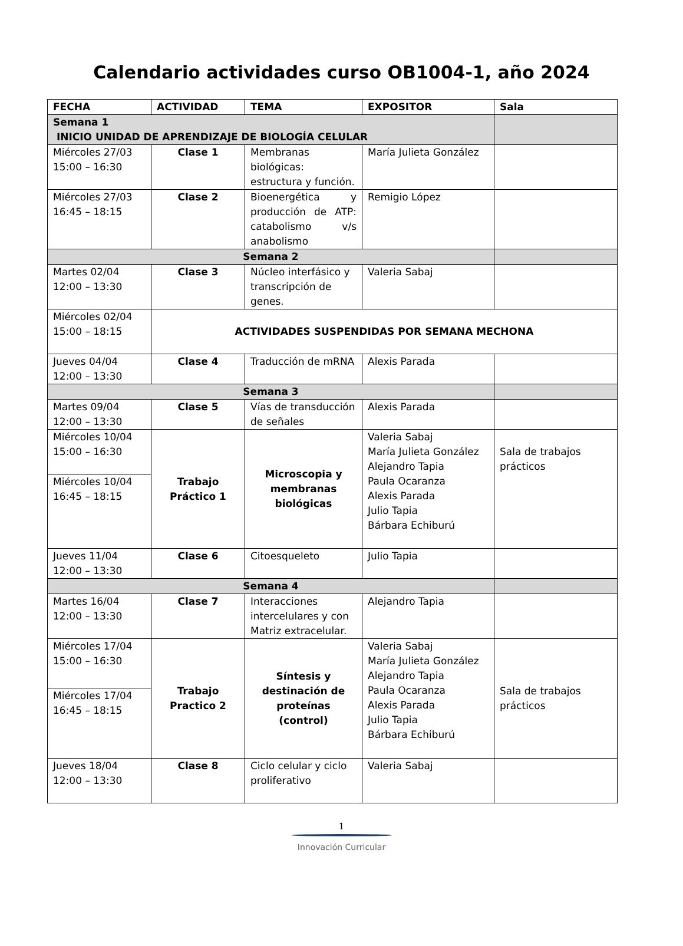Calendario actividades curso OB1004-1, año 2024
| FECHA | ACTIVIDAD | TEMA | EXPOSITOR | Sala |
| --- | --- | --- | --- | --- |
| Semana 1 INICIO UNIDAD DE APRENDIZAJE DE BIOLOGÍA CELULAR | | | | |
| Miércoles 27/03 15:00 – 16:30 | Clase 1 | Membranas biológicas: estructura y función. | María Julieta González | |
| Miércoles 27/03 16:45 – 18:15 | Clase 2 | Bioenergética y producción de ATP: catabolismo v/s anabolismo | Remigio López | |
| Semana 2 | | | | |
| Martes 02/04 12:00 – 13:30 | Clase 3 | Núcleo interfásico y transcripción de genes. | Valeria Sabaj | |
| Miércoles 02/04 15:00 – 18:15 | ACTIVIDADES SUSPENDIDAS POR SEMANA MECHONA | | | |
| Jueves 04/04 12:00 – 13:30 | Clase 4 | Traducción de mRNA | Alexis Parada | |
| Semana 3 | | | | |
| Martes 09/04 12:00 – 13:30 | Clase 5 | Vías de transducción de señales | Alexis Parada | |
| Miércoles 10/04 15:00 – 16:30 | Trabajo Práctico 1 | Microscopia y membranas biológicas | Valeria Sabaj María Julieta González Alejandro Tapia Paula Ocaranza Alexis Parada Julio Tapia Bárbara Echiburú | Sala de trabajos prácticos |
| Miércoles 10/04 16:45 – 18:15 | | | | |
| Jueves 11/04 12:00 – 13:30 | Clase 6 | Citoesqueleto | Julio Tapia | |
| Semana 4 | | | | |
| Martes 16/04 12:00 – 13:30 | Clase 7 | Interacciones intercelulares y con Matriz extracelular. | Alejandro Tapia | |
| Miércoles 17/04 15:00 – 16:30 | Trabajo Practico 2 | Síntesis y destinación de proteínas (control) | Valeria Sabaj María Julieta González Alejandro Tapia Paula Ocaranza Alexis Parada Julio Tapia Bárbara Echiburú | Sala de trabajos prácticos |
| Miércoles 17/04 16:45 – 18:15 | | | | |
| Jueves 18/04 12:00 – 13:30 | Clase 8 | Ciclo celular y ciclo proliferativo | Valeria Sabaj | |
1
Innovación Curricular